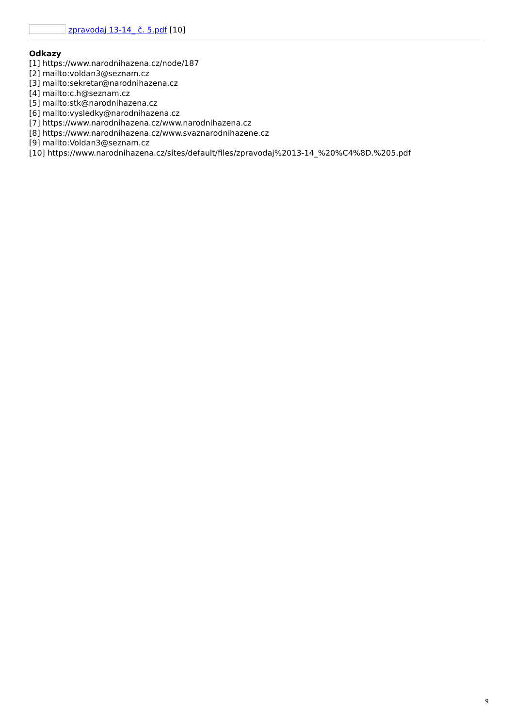zpravodaj 13-14_ č. 5.pdf [10]
Odkazy
[1] https://www.narodnihazena.cz/node/187
[2] mailto:voldan3@seznam.cz
[3] mailto:sekretar@narodnihazena.cz
[4] mailto:c.h@seznam.cz
[5] mailto:stk@narodnihazena.cz
[6] mailto:vysledky@narodnihazena.cz
[7] https://www.narodnihazena.cz/www.narodnihazena.cz
[8] https://www.narodnihazena.cz/www.svaznarodnihazene.cz
[9] mailto:Voldan3@seznam.cz
[10] https://www.narodnihazena.cz/sites/default/files/zpravodaj%2013-14_%20%C4%8D.%205.pdf
9